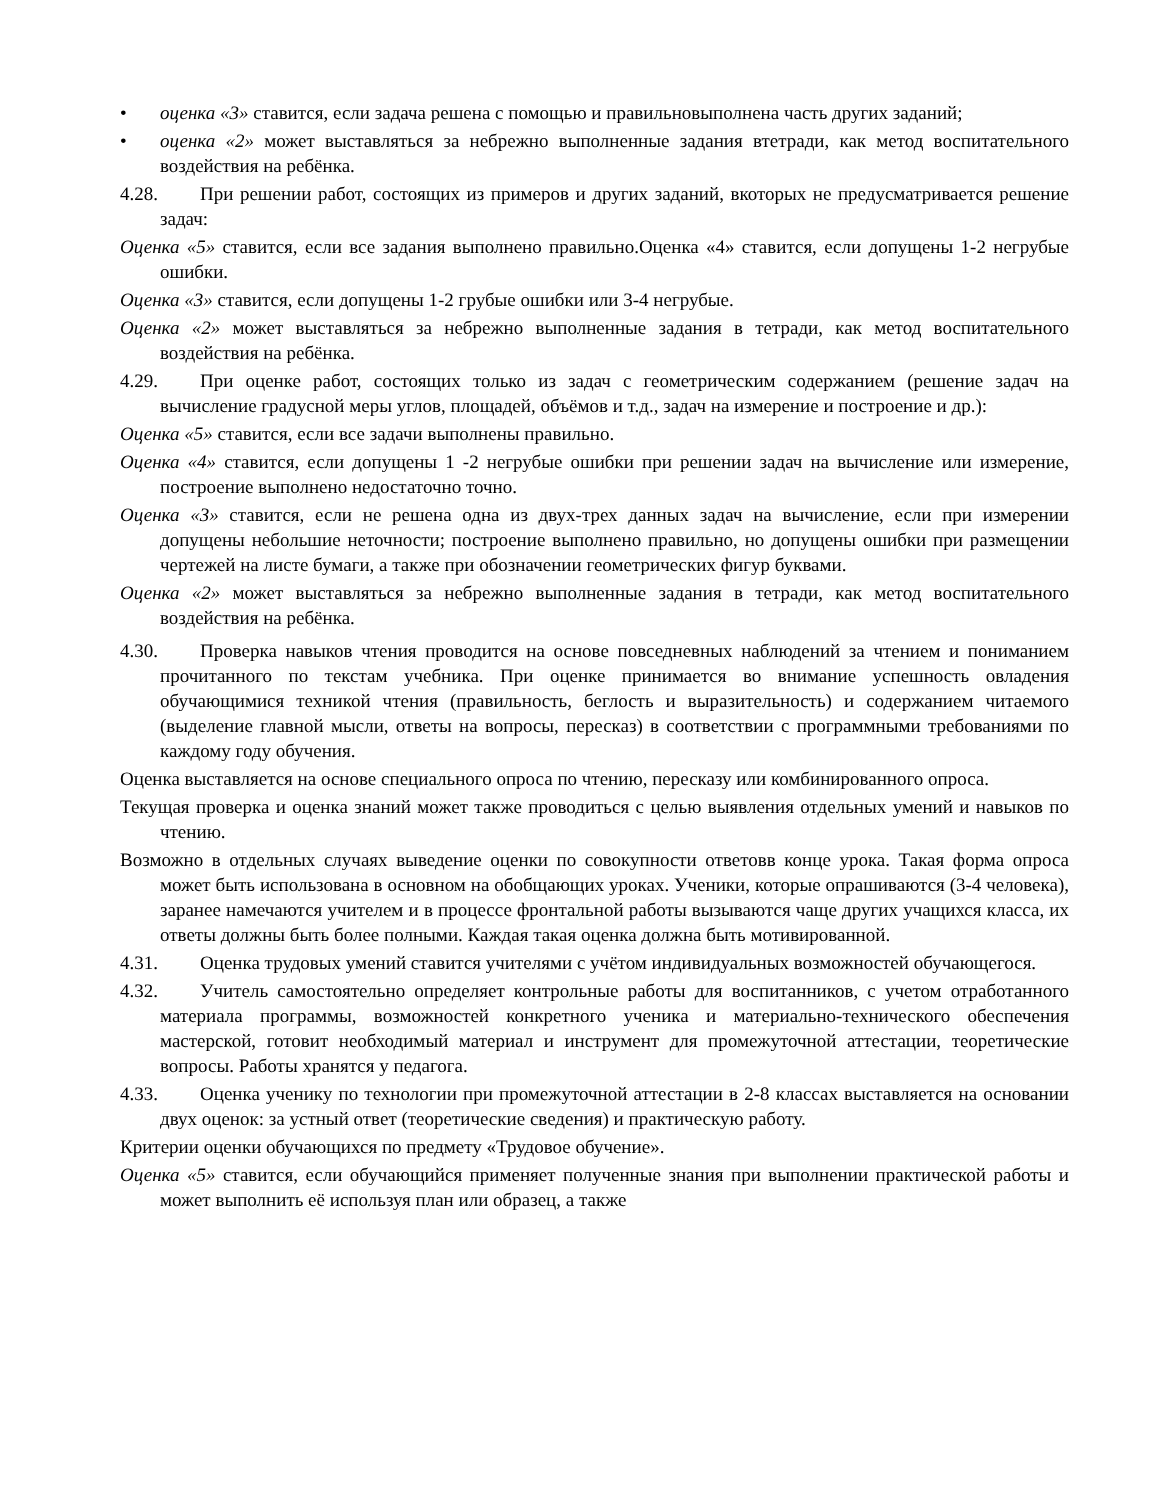• оценка «3» ставится, если задача решена с помощью и правильновыполнена часть другиx заданий;
• оценка «2» может выставляться за небрежно выполненные задания втетради, как метод воспитательного воздействия на ребёнка.
4.28. При решении работ, состоящих из примеров и других заданий, вкоторых не предусматривается решение задач:
Оценка «5» ставится, если все задания выполнено правильно.Оценка «4» ставится, если допущены 1-2 негрубые ошибки.
Оценка «3» ставится, если допущены 1-2 грубые ошибки или 3-4 негрубые.
Оценка «2» может выставляться за небрежно выполненные задания в тетради, как метод воспитательного воздействия на ребёнка.
4.29. При оценке работ, состоящих только из задач с геометрическим содержанием (решение задач на вычисление градусной меры углов, площадей, объёмов и т.д., задач на измерение и построение и др.):
Оценка «5» ставится, если все задачи выполнены правильно.
Оценка «4» ставится, если допущены 1 -2 негрубые ошибки при решении задач на вычисление или измерение, построение выполнено недостаточно точно.
Оценка «3» ставится, если не решена одна из двух-трех данных задач на вычисление, если при измерении допущены небольшие неточности; построение выполнено правильно, но допущены ошибки при размещении чертежей на листе бумаги, а также при обозначении геометрических фигур буквами.
Оценка «2» может выставляться за небрежно выполненные задания в тетради, как метод воспитательного воздействия на ребёнка.
4.30. Проверка навыков чтения проводится на основе повседневных наблюдений за чтением и пониманием прочитанного по текстам учебника. При оценке принимается во внимание успешность овладения обучающимися техникой чтения (правильность, беглость и выразительность) и содержанием читаемого (выделение главной мысли, ответы на вопросы, пересказ) в соответствии с программными требованиями по каждому году обучения.
Оценка выставляется на основе специального опроса по чтению, пересказу или комбинированного опроса.
Текущая проверка и оценка знаний может также проводиться с целью выявления отдельных умений и навыков по чтению.
Возможно в отдельных случаях выведение оценки по совокупности ответовв конце урока. Такая форма опроса может быть использована в основном на обобщающих уроках. Ученики, которые опрашиваются (3-4 человека), заранее намечаются учителем и в процессе фронтальной работы вызываются чаще других учащихся класса, их ответы должны быть более полными. Каждая такая оценка должна быть мотивированной.
4.31. Оценка трудовых умений ставится учителями с учётом индивидуальных возможностей обучающегося.
4.32. Учитель самостоятельно определяет контрольные работы для воспитанников, с учетом отработанного материала программы, возможностей конкретного ученика и материально-технического обеспечения мастерской, готовит необходимый материал и инструмент для промежуточной аттестации, теоретические вопросы. Работы хранятся у педагога.
4.33. Оценка ученику по технологии при промежуточной аттестации в 2-8 классах выставляется на основании двух оценок: за устный ответ (теоретические сведения) и практическую работу.
Критерии оценки обучающихся по предмету «Трудовое обучение».
Оценка «5» ставится, если обучающийся применяет полученные знания при выполнении практической работы и может выполнить её используя план или образец, а также